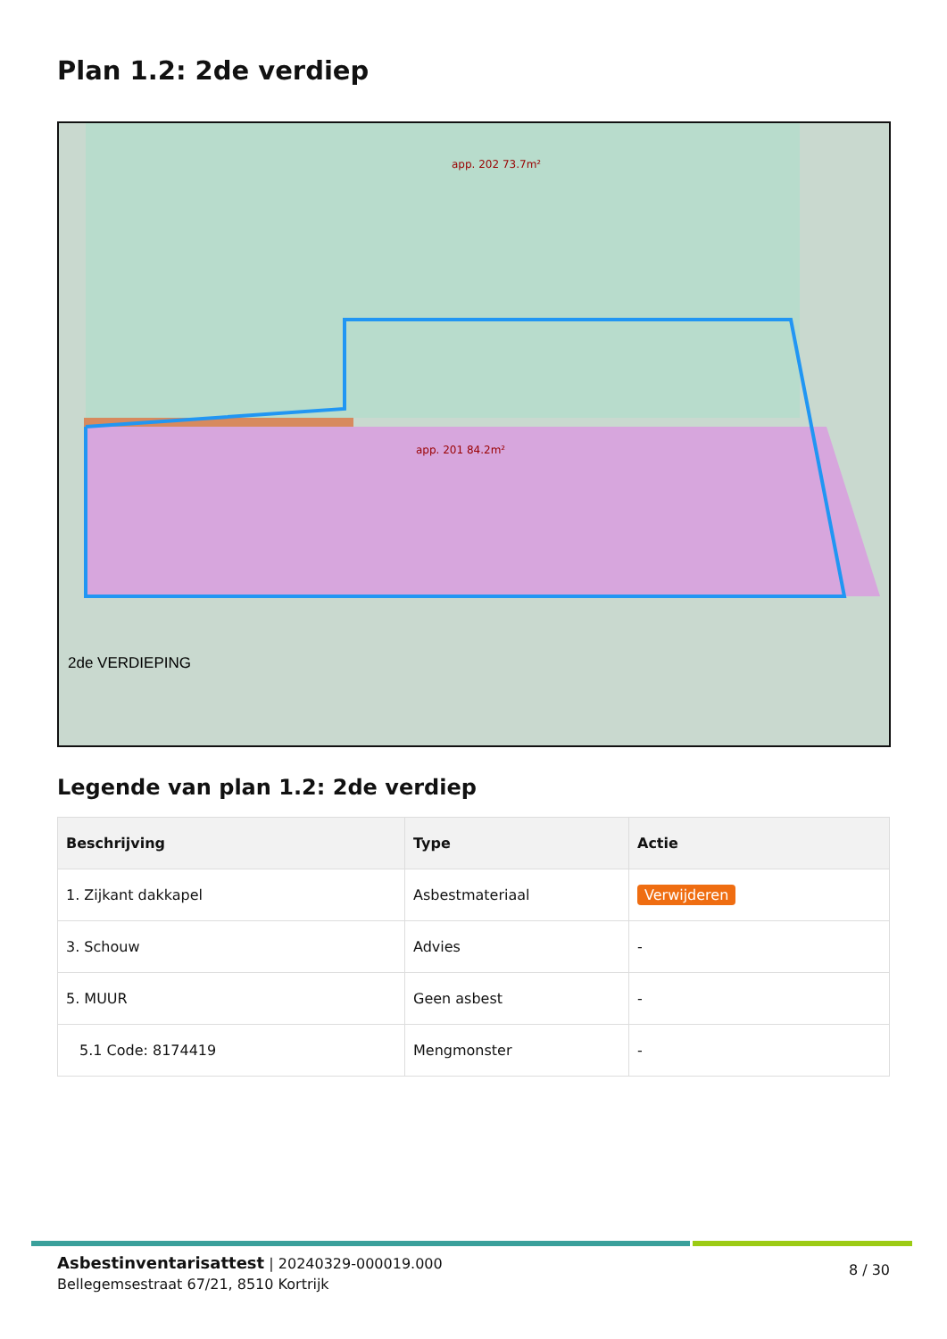Plan 1.2: 2de verdiep
2de VERDIEPING
app. 201 84.2m²
app. 202 73.7m²
Legende van plan 1.2: 2de verdiep
| Beschrijving | Type | Actie |
| --- | --- | --- |
| 1. Zijkant dakkapel | Asbestmateriaal | Verwijderen |
| 3. Schouw | Advies | - |
| 5. MUUR | Geen asbest | - |
| 5.1 Code: 8174419 | Mengmonster | - |
Asbestinventarisattest | 20240329-000019.000
Bellegemsestraat 67/21, 8510 Kortrijk
8 / 30